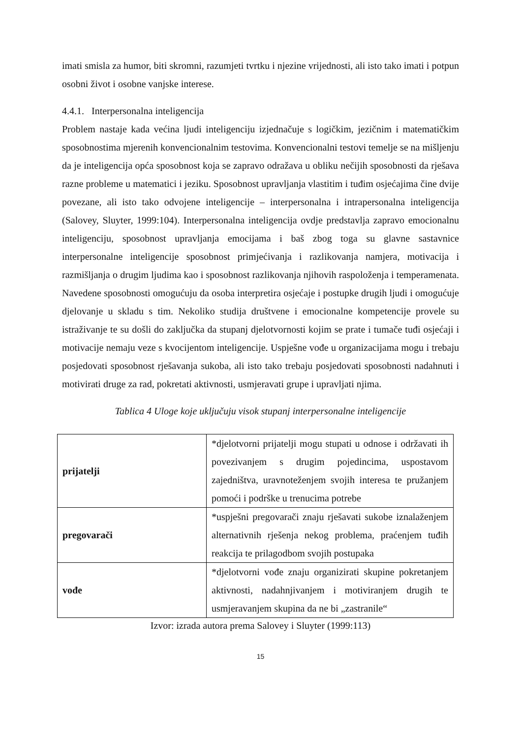imati smisla za humor, biti skromni, razumjeti tvrtku i njezine vrijednosti, ali isto tako imati i potpun osobni život i osobne vanjske interese.
4.4.1. Interpersonalna inteligencija
Problem nastaje kada većina ljudi inteligenciju izjednačuje s logičkim, jezičnim i matematičkim sposobnostima mjerenih konvencionalnim testovima. Konvencionalni testovi temelje se na mišljenju da je inteligencija opća sposobnost koja se zapravo odražava u obliku nečijih sposobnosti da rješava razne probleme u matematici i jeziku. Sposobnost upravljanja vlastitim i tuđim osjećajima čine dvije povezane, ali isto tako odvojene inteligencije – interpersonalna i intrapersonalna inteligencija (Salovey, Sluyter, 1999:104). Interpersonalna inteligencija ovdje predstavlja zapravo emocionalnu inteligenciju, sposobnost upravljanja emocijama i baš zbog toga su glavne sastavnice interpersonalne inteligencije sposobnost primjećivanja i razlikovanja namjera, motivacija i razmišljanja o drugim ljudima kao i sposobnost razlikovanja njihovih raspoloženja i temperamenata. Navedene sposobnosti omogućuju da osoba interpretira osjećaje i postupke drugih ljudi i omogućuje djelovanje u skladu s tim. Nekoliko studija društvene i emocionalne kompetencije provele su istraživanje te su došli do zaključka da stupanj djelotvornosti kojim se prate i tumače tuđi osjećaji i motivacije nemaju veze s kvocijentom inteligencije. Uspješne vođe u organizacijama mogu i trebaju posjedovati sposobnost rješavanja sukoba, ali isto tako trebaju posjedovati sposobnosti nadahnuti i motivirati druge za rad, pokretati aktivnosti, usmjeravati grupe i upravljati njima.
Tablica 4 Uloge koje uključuju visok stupanj interpersonalne inteligencije
| prijatelji | *djelotvorni prijatelji mogu stupati u odnose i održavati ih povezivanjem s drugim pojedincima, uspostavom zajedništva, uravnoteženjem svojih interesa te pružanjem pomoći i podrške u trenucima potrebe |
| pregovarači | *uspješni pregovarači znaju rješavati sukobe iznalaženjem alternativnih rješenja nekog problema, praćenjem tuđih reakcija te prilagodbom svojih postupaka |
| vođe | *djelotvorni vođe znaju organizirati skupine pokretanjem aktivnosti, nadahnjivanjem i motiviranjem drugih te usmjeravanjem skupina da ne bi „zastranile“ |
Izvor: izrada autora prema Salovey i Sluyter (1999:113)
15